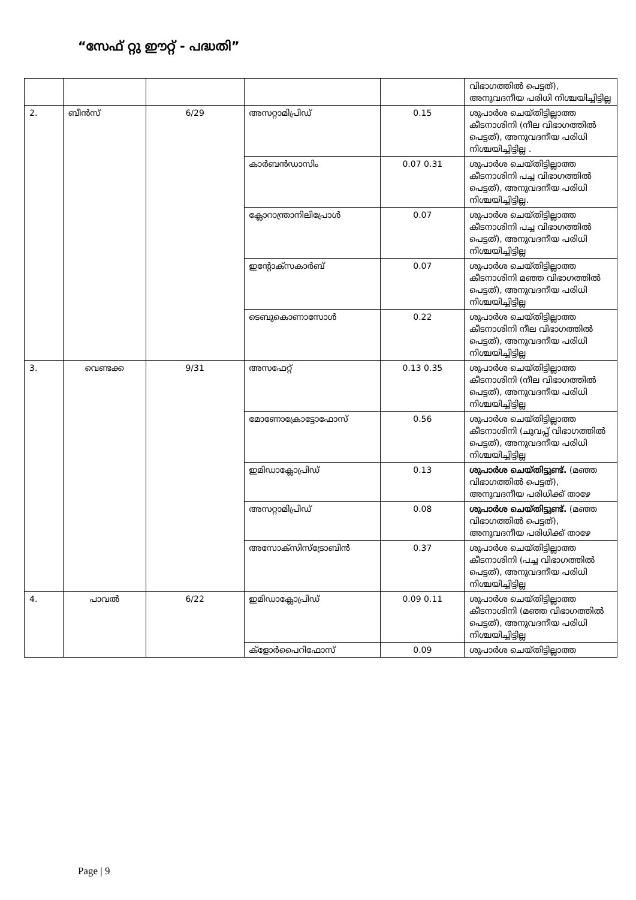“സേഫ് റ്റു ഈറ്റ് - പദ്ധതി”
| | | | | | വിഭാഗത്തിൽ പെട്ടത്), അനുവദനീയ പരിധി നിശ്ചയിച്ചിട്ടില്ല |
| 2. | ബീൻസ് | 6/29 | അസറ്റാമിപ്രിഡ് | 0.15 | ശുപാർശ ചെയ്തിട്ടില്ലാത്ത കീടനാശിനി (നീല വിഭാഗത്തിൽ പെട്ടത്), അനുവദനീയ പരിധി നിശ്ചയിച്ചിട്ടില്ല . |
| | | | കാർബൻഡാസിം | 0.07 0.31 | ശുപാർശ ചെയ്തിട്ടില്ലാത്ത കീടനാശിനി പച്ച വിഭാഗത്തിൽ പെട്ടത്), അനുവദനീയ പരിധി നിശ്ചയിച്ചിട്ടില്ല. |
| | | | ക്ലോറാന്ത്രാനിലിപ്രോൾ | 0.07 | ശുപാർശ ചെയ്തിട്ടില്ലാത്ത കീടനാശിനി പച്ച വിഭാഗത്തിൽ പെട്ടത്), അനുവദനീയ പരിധി നിശ്ചയിച്ചിട്ടില്ല |
| | | | ഇന്റോക്സകാർബ് | 0.07 | ശുപാർശ ചെയ്തിട്ടില്ലാത്ത കീടനാശിനി മഞ്ഞ വിഭാഗത്തിൽ പെട്ടത്), അനുവദനീയ പരിധി നിശ്ചയിച്ചിട്ടില്ല |
| | | | ടെബുകൊണാസോൾ | 0.22 | ശുപാർശ ചെയ്തിട്ടില്ലാത്ത കീടനാശിനി നീല വിഭാഗത്തിൽ പെട്ടത്), അനുവദനീയ പരിധി നിശ്ചയിച്ചിട്ടില്ല |
| 3. | വെണ്ടക്ക | 9/31 | അസഫേറ്റ് | 0.13 0.35 | ശുപാർശ ചെയ്തിട്ടില്ലാത്ത കീടനാശിനി (നീല വിഭാഗത്തിൽ പെട്ടത്), അനുവദനീയ പരിധി നിശ്ചയിച്ചിട്ടില്ല |
| | | | മോണോക്രോട്ടോഫോസ് | 0.56 | ശുപാർശ ചെയ്തിട്ടില്ലാത്ത കീടനാശിനി (ചുവപ്പ് വിഭാഗത്തിൽ പെട്ടത്), അനുവദനീയ പരിധി നിശ്ചയിച്ചിട്ടില്ല |
| | | | ഇമിഡാക്ലോപ്രിഡ് | 0.13 | ശുപാർശ ചെയ്തിട്ടുണ്ട്. (മഞ്ഞ വിഭാഗത്തിൽ പെട്ടത്), അനുവദനീയ പരിധിക്ക് താഴേ |
| | | | അസറ്റാമിപ്രിഡ് | 0.08 | ശുപാർശ ചെയ്തിട്ടുണ്ട്. (മഞ്ഞ വിഭാഗത്തിൽ പെട്ടത്), അനുവദനീയ പരിധിക്ക് താഴേ |
| | | | അസോക്സിസ്ട്രോബിൻ | 0.37 | ശുപാർശ ചെയ്തിട്ടില്ലാത്ത കീടനാശിനി (പച്ച വിഭാഗത്തിൽ പെട്ടത്), അനുവദനീയ പരിധി നിശ്ചയിച്ചിട്ടില്ല |
| 4. | പാവൽ | 6/22 | ഇമിഡാക്ലോപ്രിഡ് | 0.09 0.11 | ശുപാർശ ചെയ്തിട്ടില്ലാത്ത കീടനാശിനി (മഞ്ഞ വിഭാഗത്തിൽ പെട്ടത്), അനുവദനീയ പരിധി നിശ്ചയിച്ചിട്ടില്ല |
| | | | ക്ളോർപൈറിഫോസ് | 0.09 | ശുപാർശ ചെയ്തിട്ടില്ലാത്ത |
Page | 9